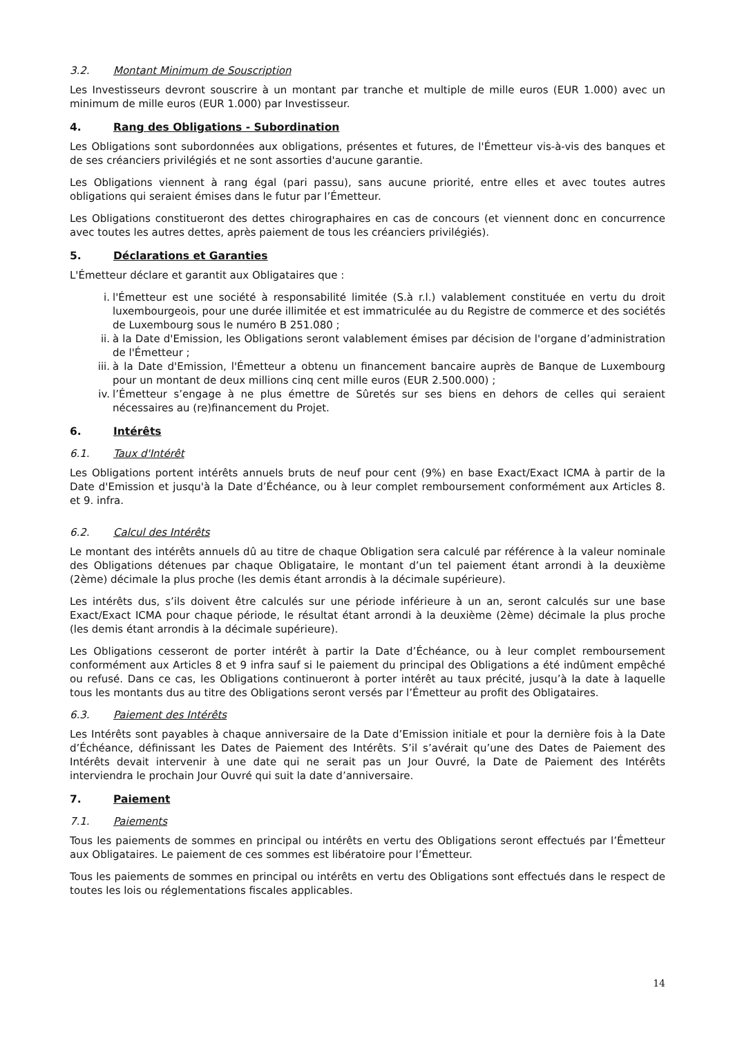3.2. Montant Minimum de Souscription
Les Investisseurs devront souscrire à un montant par tranche et multiple de mille euros (EUR 1.000) avec un minimum de mille euros (EUR 1.000) par Investisseur.
4. Rang des Obligations - Subordination
Les Obligations sont subordonnées aux obligations, présentes et futures, de l'Émetteur vis-à-vis des banques et de ses créanciers privilégiés et ne sont assorties d'aucune garantie.
Les Obligations viennent à rang égal (pari passu), sans aucune priorité, entre elles et avec toutes autres obligations qui seraient émises dans le futur par l’Émetteur.
Les Obligations constitueront des dettes chirographaires en cas de concours (et viennent donc en concurrence avec toutes les autres dettes, après paiement de tous les créanciers privilégiés).
5. Déclarations et Garanties
L'Émetteur déclare et garantit aux Obligataires que :
i. l'Émetteur est une société à responsabilité limitée (S.à r.l.) valablement constituée en vertu du droit luxembourgeois, pour une durée illimitée et est immatriculée au du Registre de commerce et des sociétés de Luxembourg sous le numéro B 251.080 ;
ii. à la Date d'Emission, les Obligations seront valablement émises par décision de l'organe d’administration de l'Émetteur ;
iii. à la Date d'Emission, l'Émetteur a obtenu un financement bancaire auprès de Banque de Luxembourg pour un montant de deux millions cinq cent mille euros (EUR 2.500.000) ;
iv. l’Émetteur s’engage à ne plus émettre de Sûretés sur ses biens en dehors de celles qui seraient nécessaires au (re)financement du Projet.
6. Intérêts
6.1. Taux d'Intérêt
Les Obligations portent intérêts annuels bruts de neuf pour cent (9%) en base Exact/Exact ICMA à partir de la Date d'Emission et jusqu'à la Date d’Échéance, ou à leur complet remboursement conformément aux Articles 8. et 9. infra.
6.2. Calcul des Intérêts
Le montant des intérêts annuels dû au titre de chaque Obligation sera calculé par référence à la valeur nominale des Obligations détenues par chaque Obligataire, le montant d’un tel paiement étant arrondi à la deuxième (2ème) décimale la plus proche (les demis étant arrondis à la décimale supérieure).
Les intérêts dus, s’ils doivent être calculés sur une période inférieure à un an, seront calculés sur une base Exact/Exact ICMA pour chaque période, le résultat étant arrondi à la deuxième (2ème) décimale la plus proche (les demis étant arrondis à la décimale supérieure).
Les Obligations cesseront de porter intérêt à partir la Date d’Échéance, ou à leur complet remboursement conformément aux Articles 8 et 9 infra sauf si le paiement du principal des Obligations a été indûment empêché ou refusé. Dans ce cas, les Obligations continueront à porter intérêt au taux précité, jusqu’à la date à laquelle tous les montants dus au titre des Obligations seront versés par l’Émetteur au profit des Obligataires.
6.3. Paiement des Intérêts
Les Intérêts sont payables à chaque anniversaire de la Date d’Emission initiale et pour la dernière fois à la Date d’Échéance, définissant les Dates de Paiement des Intérêts. S’il s’avérait qu’une des Dates de Paiement des Intérêts devait intervenir à une date qui ne serait pas un Jour Ouvré, la Date de Paiement des Intérêts interviendra le prochain Jour Ouvré qui suit la date d’anniversaire.
7. Paiement
7.1. Paiements
Tous les paiements de sommes en principal ou intérêts en vertu des Obligations seront effectués par l’Émetteur aux Obligataires. Le paiement de ces sommes est libératoire pour l’Émetteur.
Tous les paiements de sommes en principal ou intérêts en vertu des Obligations sont effectués dans le respect de toutes les lois ou réglementations fiscales applicables.
14